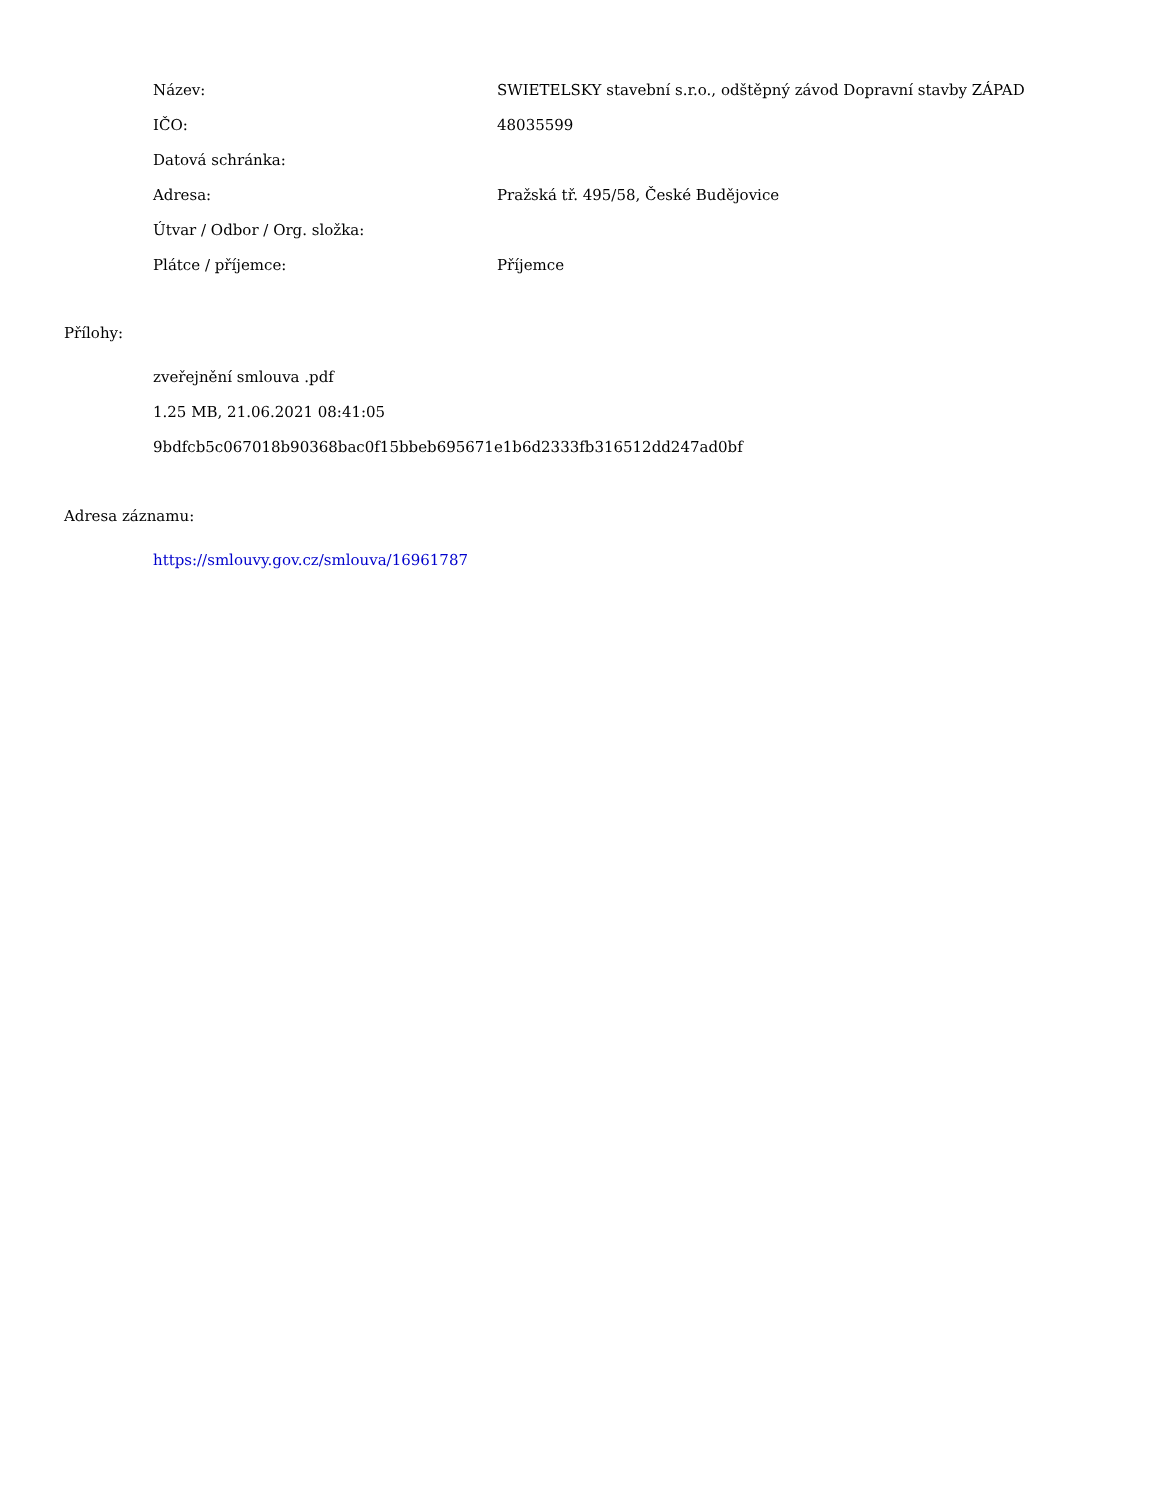| Název: | SWIETELSKY stavební s.r.o., odštěpný závod Dopravní stavby ZÁPAD |
| IČO: | 48035599 |
| Datová schránka: | |
| Adresa: | Pražská tř. 495/58, České Budějovice |
| Útvar / Odbor / Org. složka: | |
| Plátce / příjemce: | Příjemce |
Přílohy:
zveřejnění smlouva .pdf
1.25 MB, 21.06.2021 08:41:05
9bdfcb5c067018b90368bac0f15bbeb695671e1b6d2333fb316512dd247ad0bf
Adresa záznamu:
https://smlouvy.gov.cz/smlouva/16961787